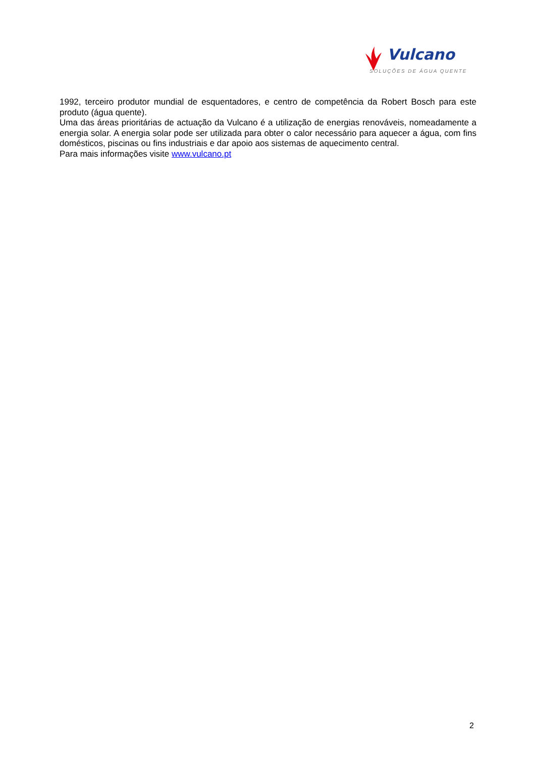Vulcano
SOLUÇÕES DE ÁGUA QUENTE
1992, terceiro produtor mundial de esquentadores, e centro de competência da Robert Bosch para este produto (água quente).
Uma das áreas prioritárias de actuação da Vulcano é a utilização de energias renováveis, nomeadamente a energia solar. A energia solar pode ser utilizada para obter o calor necessário para aquecer a água, com fins domésticos, piscinas ou fins industriais e dar apoio aos sistemas de aquecimento central.
Para mais informações visite www.vulcano.pt
2